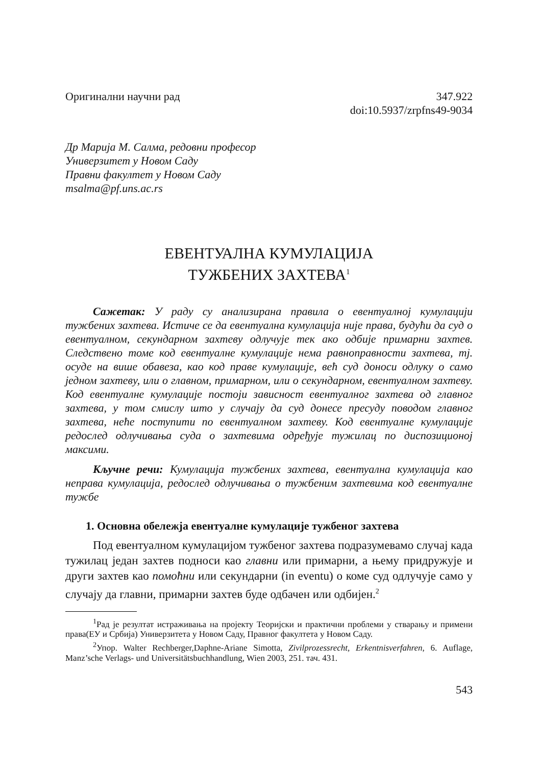Оригинални научни рад 347.922
doi:10.5937/zrpfns49-9034
Др Марија М. Салма, редовни професор
Универзитет у Новом Саду
Правни факултет у Новом Саду
msalma@pf.uns.ac.rs
ЕВЕНТУАЛНА КУМУЛАЦИЈА
ТУЖБЕНИХ ЗАХТЕВА<sup>1</sup>
Сажетак: У раду су анализирана правила о евентуалној кумулацији тужбених захтева. Истиче се да евентуална кумулација није права, будући да суд о евентуалном, секундарном захтеву одлучује тек ако одбије примарни захтев. Следствено томе код евентуалне кумулације нема равноправности захтева, тј. осуде на више обавеза, као код праве кумулације, већ суд доноси одлуку о само једном захтеву, или о главном, примарном, или о секундарном, евентуалном захтеву. Код евентуалне кумулације постоји зависност евентуалног захтева од главног захтева, у том смислу што у случају да суд донесе пресуду поводом главног захтева, неће поступити по евентуалном захтеву. Код евентуалне кумулације редослед одлучивања суда о захтевима одређује тужилац по диспозиционој максими.
Кључне речи: Кумулација тужбених захтева, евентуална кумулација као неправа кумулација, редослед одлучивања о тужбеним захтевима код евентуалне тужбе
1. Основна обележја евентуалне кумулације тужбеног захтева
Под евентуалном кумулацијом тужбеног захтева подразумевамо случај када тужилац један захтев подноси као главни или примарни, а њему придружује и други захтев као помоћни или секундарни (in eventu) о коме суд одлучује само у случају да главни, примарни захтев буде одбачен или одбијен.<sup>2</sup>
<sup>1</sup> Рад је резултат истраживања на пројекту Теоријски и практични проблеми у стварању и примени права(ЕУ и Србија) Универзитета у Новом Саду, Правног факултета у Новом Саду.
<sup>2</sup> Упор. Walter Rechberger,Daphne-Ariane Simotta, Zivilprozessrecht, Erkentnisverfahren, 6. Auflage, Manz’sche Verlags- und Universitätsbuchhandlung, Wien 2003, 251. тач. 431.
543